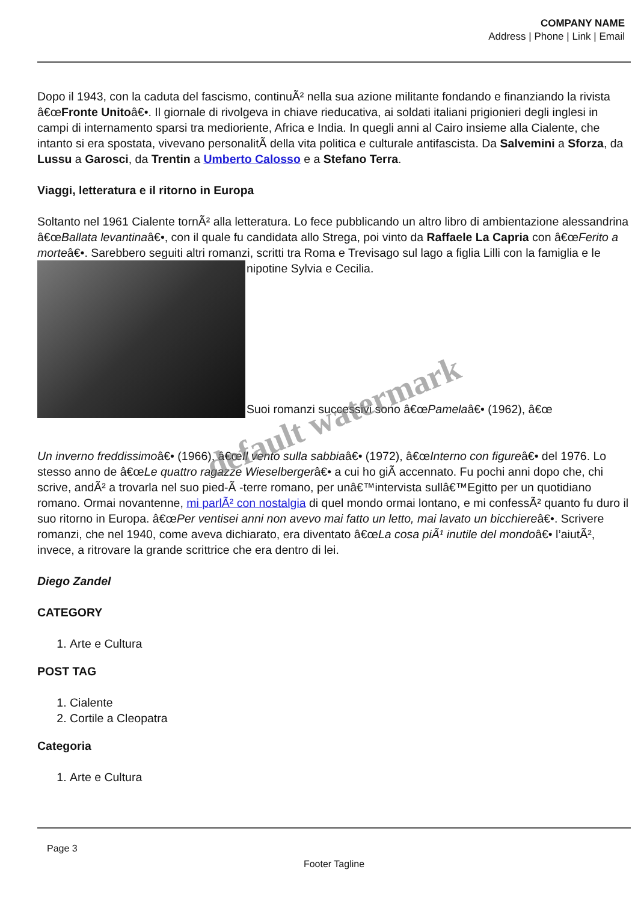COMPANY NAME
Address | Phone | Link | Email
Dopo il 1943, con la caduta del fascismo, continuÃ² nella sua azione militante fondando e finanziando la rivista â€œFronte Unitoâ€•. Il giornale di rivolgeva in chiave rieducativa, ai soldati italiani prigionieri degli inglesi in campi di internamento sparsi tra medioriente, Africa e India. In quegli anni al Cairo insieme alla Cialente, che intanto si era spostata, vivevano personalitÃ della vita politica e culturale antifascista. Da Salvemini a Sforza, da Lussu a Garosci, da Trentin a Umberto Calosso e a Stefano Terra.
Viaggi, letteratura e il ritorno in Europa
Soltanto nel 1961 Cialente tornÃ² alla letteratura. Lo fece pubblicando un altro libro di ambientazione alessandrina â€œBallata levantinaâ€•, con il quale fu candidata allo Strega, poi vinto da Raffaele La Capria con â€œFerito a morteâ€•. Sarebbero seguiti altri romanzi, scritti tra Roma e Trevisago sul lago a figlia Lilli con la famiglia e le nipotine Sylvia e Cecilia.
Suoi romanzi successivi sono â€œPamelaâ€• (1962), â€œ
Un inverno freddissimoâ€• (1966), â€œIl vento sulla sabbiaâ€• (1972), â€œInterno con figureâ€• del 1976. Lo stesso anno de â€œLe quattro ragazze Wieselbergerâ€• a cui ho giÃ accennato. Fu pochi anni dopo che, chi scrive, andÃ² a trovarla nel suo pied-Ã -terre romano, per unâ€™intervista sullâ€™Egitto per un quotidiano romano. Ormai novantenne, mi parlÃ² con nostalgia di quel mondo ormai lontano, e mi confessÃ² quanto fu duro il suo ritorno in Europa. â€œPer ventisei anni non avevo mai fatto un letto, mai lavato un bicchiereâ€•. Scrivere romanzi, che nel 1940, come aveva dichiarato, era diventato â€œLa cosa piÃ¹ inutile del mondoâ€• l’aiutÃ², invece, a ritrovare la grande scrittrice che era dentro di lei.
default watermark
Diego Zandel
CATEGORY
1. Arte e Cultura
POST TAG
1. Cialente
2. Cortile a Cleopatra
Categoria
1. Arte e Cultura
Page 3
Footer Tagline